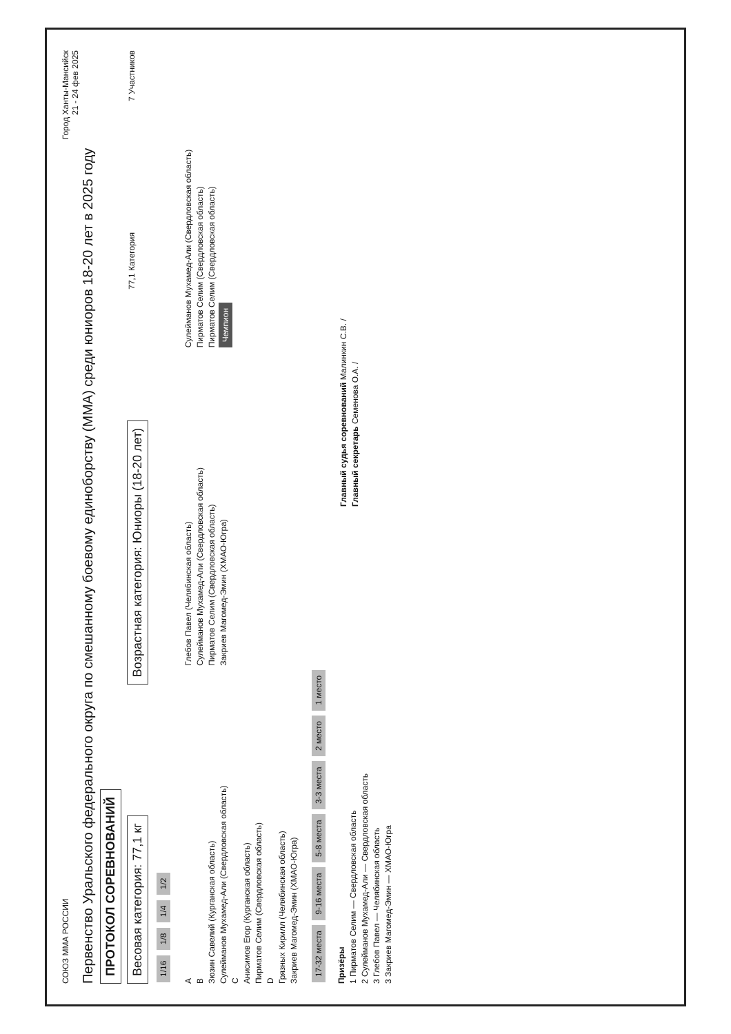СОЮЗ ММА РОССИИ
Город Ханты-Мансийск
21 - 24 фев 2025
Первенство Уральского федерального округа по смешанному боевому единоборству (ММА) среди юниоров 18-20 лет в 2025 году
ПРОТОКОЛ СОРЕВНОВАНИЙ
Весовая категория: 77,1 кг
Возрастная категория: Юниоры (18-20 лет)
77,1 Категория
7 Участников
1/16 1/8 1/4 1/2
A
B
Зюзин Савелий (Курганская область)
Сулейманов Мухамед-Али (Свердловская область)
C
Анисимов Егор (Курганская область)
Пирматов Селим (Свердловская область)
D
Грязных Кирилл (Челябинская область)
Закриев Магомед-Эмин (ХМАО-Югра)
Глебов Павел (Челябинская область)
Сулейманов Мухамед-Али (Свердловская область)
Пирматов Селим (Свердловская область)
Закриев Магомед-Эмин (ХМАО-Югра)
Сулейманов Мухамед-Али (Свердловская область)
Пирматов Селим (Свердловская область)
Пирматов Селим (Свердловская область)
Чемпион
17-32 места 9-16 места 5-8 места 3-3 места 2 место 1 место
Призёры
1 Пирматов Селим — Свердловская область
2 Сулейманов Мухамед-Али — Свердловская область
3 Глебов Павел — Челябинская область
3 Закриев Магомед-Эмин — ХМАО-Югра
Главный судья соревнований Малинкин С.В. /
Главный секретарь Семенова О.А. /